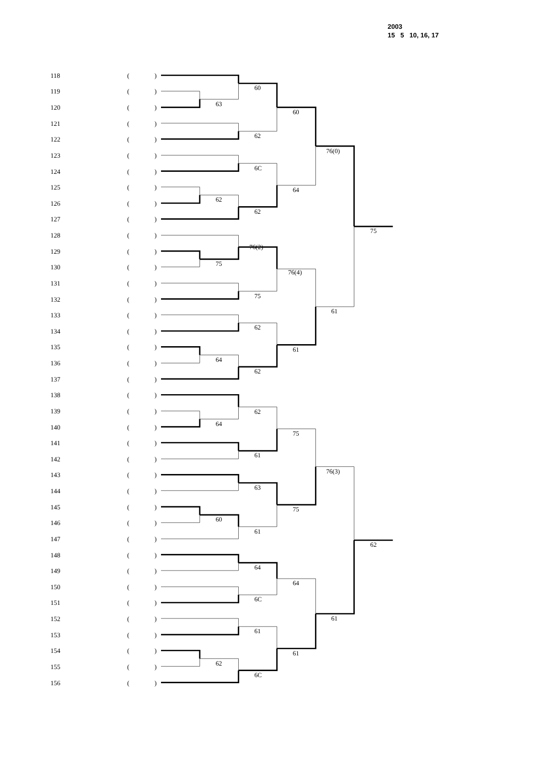2003
15 5 10, 16, 17
118 ()
119 ()
120 ()
121 ()
122 ()
123 ()
124 ()
125 ()
126 ()
127 ()
128 ()
129 ()
130 ()
131 ()
132 ()
133 ()
134 ()
135 ()
136 ()
137 ()
138 ()
139 ()
140 ()
141 ()
142 ()
143 ()
144 ()
145 ()
146 ()
147 ()
148 ()
149 ()
150 ()
151 ()
152 ()
153 ()
154 ()
155 ()
156 ()
60
63
60
62
76(0)
6C
64
62
62
75
76(2)
75
76(4)
75
61
62
61
64
62
62
64
75
61
76(3)
63
75
60
61
62
64
64
6C
61
61
61
62
6C